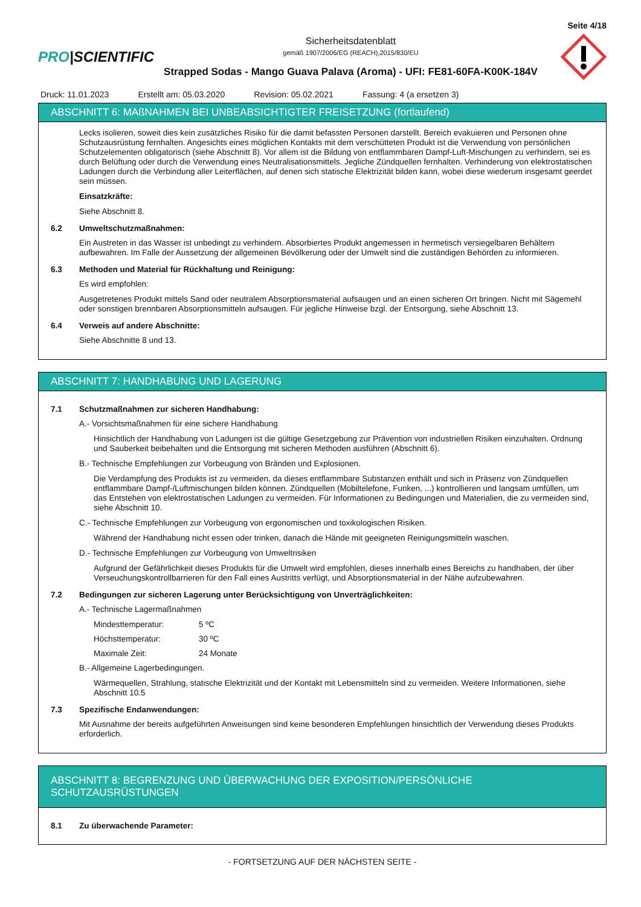Seite 4/18
PRO|SCIENTIFIC
Sicherheitsdatenblatt
gemäß 1907/2006/EG (REACH),2015/830/EU
Strapped Sodas - Mango Guava Palava (Aroma) - UFI: FE81-60FA-K00K-184V
Druck: 11.01.2023 Erstellt am: 05.03.2020 Revision: 05.02.2021 Fassung: 4 (a ersetzen 3)
ABSCHNITT 6: MAßNAHMEN BEI UNBEABSICHTIGTER FREISETZUNG (fortlaufend)
Lecks isolieren, soweit dies kein zusätzliches Risiko für die damit befassten Personen darstellt. Bereich evakuieren und Personen ohne Schutzausrüstung fernhalten. Angesichts eines möglichen Kontakts mit dem verschütteten Produkt ist die Verwendung von persönlichen Schutzelementen obligatorisch (siehe Abschnitt 8). Vor allem ist die Bildung von entflammbaren Dampf-Luft-Mischungen zu verhindern, sei es durch Belüftung oder durch die Verwendung eines Neutralisationsmittels. Jegliche Zündquellen fernhalten. Verhinderung von elektrostatischen Ladungen durch die Verbindung aller Leiterflächen, auf denen sich statische Elektrizität bilden kann, wobei diese wiederum insgesamt geerdet sein müssen.
Einsatzkräfte:
Siehe Abschnitt 8.
6.2 Umweltschutzmaßnahmen:
Ein Austreten in das Wasser ist unbedingt zu verhindern. Absorbiertes Produkt angemessen in hermetisch versiegelbaren Behältern aufbewahren. Im Falle der Aussetzung der allgemeinen Bevölkerung oder der Umwelt sind die zuständigen Behörden zu informieren.
6.3 Methoden und Material für Rückhaltung und Reinigung:
Es wird empfohlen:
Ausgetretenes Produkt mittels Sand oder neutralem Absorptionsmaterial aufsaugen und an einen sicheren Ort bringen. Nicht mit Sägemehl oder sonstigen brennbaren Absorptionsmitteln aufsaugen. Für jegliche Hinweise bzgl. der Entsorgung, siehe Abschnitt 13.
6.4 Verweis auf andere Abschnitte:
Siehe Abschnitte 8 und 13.
ABSCHNITT 7: HANDHABUNG UND LAGERUNG
7.1 Schutzmaßnahmen zur sicheren Handhabung:
A.- Vorsichtsmaßnahmen für eine sichere Handhabung
Hinsichtlich der Handhabung von Ladungen ist die gültige Gesetzgebung zur Prävention von industriellen Risiken einzuhalten. Ordnung und Sauberkeit beibehalten und die Entsorgung mit sicheren Methoden ausführen (Abschnitt 6).
B.- Technische Empfehlungen zur Vorbeugung von Bränden und Explosionen.
Die Verdampfung des Produkts ist zu vermeiden, da dieses entflammbare Substanzen enthält und sich in Präsenz von Zündquellen entflammbare Dampf-/Luftmischungen bilden können. Zündquellen (Mobiltelefone, Funken, ...) kontrollieren und langsam umfüllen, um das Entstehen von elektrostatischen Ladungen zu vermeiden. Für Informationen zu Bedingungen und Materialien, die zu vermeiden sind, siehe Abschnitt 10.
C.- Technische Empfehlungen zur Vorbeugung von ergonomischen und toxikologischen Risiken.
Während der Handhabung nicht essen oder trinken, danach die Hände mit geeigneten Reinigungsmitteln waschen.
D.- Technische Empfehlungen zur Vorbeugung von Umweltrisiken
Aufgrund der Gefährlichkeit dieses Produkts für die Umwelt wird empfohlen, dieses innerhalb eines Bereichs zu handhaben, der über Verseuchungskontrollbarrieren für den Fall eines Austritts verfügt, und Absorptionsmaterial in der Nähe aufzubewahren.
7.2 Bedingungen zur sicheren Lagerung unter Berücksichtigung von Unverträglichkeiten:
A.- Technische Lagermaßnahmen
Mindesttemperatur: 5 ºC
Höchsttemperatur: 30 ºC
Maximale Zeit: 24 Monate
B.- Allgemeine Lagerbedingungen.
Wärmequellen, Strahlung, statische Elektrizität und der Kontakt mit Lebensmitteln sind zu vermeiden. Weitere Informationen, siehe Abschnitt 10.5
7.3 Spezifische Endanwendungen:
Mit Ausnahme der bereits aufgeführten Anweisungen sind keine besonderen Empfehlungen hinsichtlich der Verwendung dieses Produkts erforderlich.
ABSCHNITT 8: BEGRENZUNG UND ÜBERWACHUNG DER EXPOSITION/PERSÖNLICHE SCHUTZAUSRÜSTUNGEN
8.1 Zu überwachende Parameter:
- FORTSETZUNG AUF DER NÄCHSTEN SEITE -